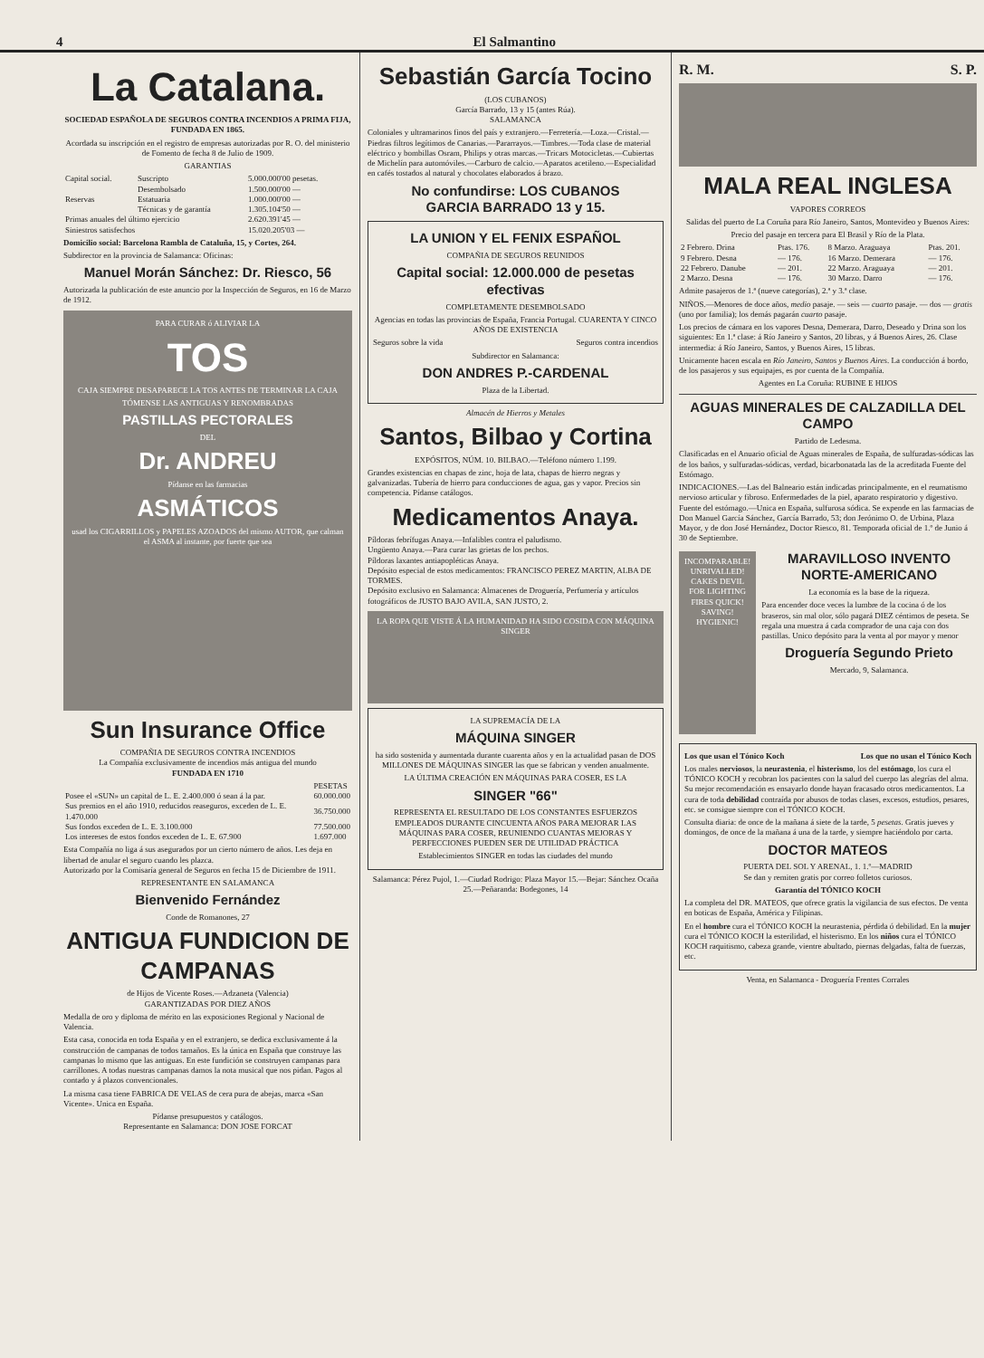4 El Salmantino
La Catalana.
SOCIEDAD ESPAÑOLA DE SEGUROS CONTRA INCENDIOS A PRIMA FIJA, FUNDADA EN 1865.
Acordada su inscripción en el registro de empresas autorizadas por R. O. del ministerio de Fomento de fecha 8 de Julio de 1909.
GARANTIAS
| Capital social. | Suscripto | 5.000.000'00 pesetas. |
| | Desembolsado | 1.500.000'00 — |
| Reservas | Estatuaria | 1.000.000'00 — |
| | Técnicas y de garantía | 1.305.104'50 — |
| Primas anuales del último ejercicio | | 2.620.391'45 — |
| Siniestros satisfechos | | 15.020.205'03 — |
Domicilio social: Barcelona Rambla de Cataluña, 15, y Cortes, 264.
Subdirector en la provincia de Salamanca: Oficinas:
Manuel Morán Sánchez: Dr. Riesco, 56
Autorizada la publicación de este anuncio por la Inspección de Seguros, en 16 de Marzo de 1912.
PARA CURAR ó ALIVIAR LA
TOS
CAJA SIEMPRE DESAPARECE LA TOS ANTES DE TERMINAR LA CAJA
TÓMENSE LAS ANTIGUAS Y RENOMBRADAS
PASTILLAS PECTORALES
DEL
Dr. ANDREU
Pídanse en las farmacias
ASMÁTICOS
usad los CIGARRILLOS y PAPELES AZOADOS del mismo AUTOR, que calman el ASMA al instante, por fuerte que sea
Sun Insurance Office
COMPAÑIA DE SEGUROS CONTRA INCENDIOS
La Compañía exclusivamente de incendios más antigua del mundo
FUNDADA EN 1710
| | PESETAS |
| Posee el «SUN» un capital de L. E. 2.400.000 ó sean á la par. | 60.000.000 |
| Sus premios en el año 1910, reducidos reaseguros, exceden de L. E. 1.470.000 | 36.750.000 |
| Sus fondos exceden de L. E. 3.100.000 | 77.500.000 |
| Los intereses de estos fondos exceden de L. E. 67.900 | 1.697.000 |
Esta Compañía no liga á sus asegurados por un cierto número de años. Les deja en libertad de anular el seguro cuando les plazca.
Autorizado por la Comisaría general de Seguros en fecha 15 de Diciembre de 1911.
REPRESENTANTE EN SALAMANCA
Bienvenido Fernández
Conde de Romanones, 27
ANTIGUA FUNDICION DE CAMPANAS
de Hijos de Vicente Roses.—Adzaneta (Valencia)
GARANTIZADAS POR DIEZ AÑOS
Medalla de oro y diploma de mérito en las exposiciones Regional y Nacional de Valencia.
Esta casa, conocida en toda España y en el extranjero, se dedica exclusivamente á la construcción de campanas de todos tamaños. Es la única en España que construye las campanas lo mismo que las antiguas. En este fundición se construyen campanas para carrillones. A todas nuestras campanas damos la nota musical que nos pidan. Pagos al contado y á plazos convencionales.
La misma casa tiene FABRICA DE VELAS de cera pura de abejas, marca «San Vicente». Unica en España.
Pídanse presupuestos y catálogos.
Representante en Salamanca: DON JOSE FORCAT
Sebastián García Tocino
(LOS CUBANOS)
García Barrado, 13 y 15 (antes Rúa).
SALAMANCA
Coloniales y ultramarinos finos del país y extranjero.—Ferretería.—Loza.—Cristal.—Piedras filtros legítimos de Canarias.—Pararrayos.—Timbres.—Toda clase de material eléctrico y bombillas Osram, Philips y otras marcas.—Tricars Motocicletas.—Cubiertas de Michelín para automóviles.—Carburo de calcio.—Aparatos acetileno.—Especialidad en cafés tostados al natural y chocolates elaborados á brazo.
No confundirse: LOS CUBANOS
GARCIA BARRADO 13 y 15.
LA UNION Y EL FENIX ESPAÑOL
COMPAÑIA DE SEGUROS REUNIDOS
Capital social: 12.000.000 de pesetas efectivas
COMPLETAMENTE DESEMBOLSADO
Agencias en todas las provincias de España, Francia Portugal. CUARENTA Y CINCO AÑOS DE EXISTENCIA
Seguros sobre la vida Seguros contra incendios
Subdirector en Salamanca:
DON ANDRES P.-CARDENAL
Plaza de la Libertad.
Almacén de Hierros y Metales
Santos, Bilbao y Cortina
EXPÓSITOS, NÚM. 10. BILBAO.—Teléfono número 1.199.
Grandes existencias en chapas de zinc, hoja de lata, chapas de hierro negras y galvanizadas. Tubería de hierro para conducciones de agua, gas y vapor. Precios sin competencia. Pídanse catálogos.
Medicamentos Anaya.
Píldoras febrífugas Anaya.—Infalibles contra el paludismo.
Ungüento Anaya.—Para curar las grietas de los pechos.
Píldoras laxantes antiapopléticas Anaya.
Depósito especial de estos medicamentos: FRANCISCO PEREZ MARTIN, ALBA DE TORMES.
Depósito exclusivo en Salamanca: Almacenes de Droguería, Perfumería y artículos fotográficos de JUSTO BAJO AVILA, SAN JUSTO, 2.
LA ROPA QUE VISTE Á LA HUMANIDAD HA SIDO COSIDA CON MÁQUINA SINGER
LA SUPREMACÍA DE LA
MÁQUINA SINGER
ha sido sostenida y aumentada durante cuarenta años y en la actualidad pasan de DOS MILLONES DE MÁQUINAS SINGER las que se fabrican y venden anualmente.
LA ÚLTIMA CREACIÓN EN MÁQUINAS PARA COSER, ES LA
SINGER "66"
REPRESENTA EL RESULTADO DE LOS CONSTANTES ESFUERZOS EMPLEADOS DURANTE CINCUENTA AÑOS PARA MEJORAR LAS MÁQUINAS PARA COSER, REUNIENDO CUANTAS MEJORAS Y PERFECCIONES PUEDEN SER DE UTILIDAD PRÁCTICA
Establecimientos SINGER en todas las ciudades del mundo
Salamanca: Pérez Pujol, 1.—Ciudad Rodrigo: Plaza Mayor 15.—Bejar: Sánchez Ocaña 25.—Peñaranda: Bodegones, 14
R. M. S. P.
MALA REAL INGLESA
VAPORES CORREOS
Salidas del puerto de La Coruña para Río Janeiro, Santos, Montevideo y Buenos Aires:
Precio del pasaje en tercera para El Brasil y Río de la Plata.
| 2 Febrero. Drina | Ptas. 176. | 8 Marzo. Araguaya | Ptas. 201. |
| 9 Febrero. Desna | — 176. | 16 Marzo. Demerara | — 176. |
| 22 Febrero. Danube | — 201. | 22 Marzo. Araguaya | — 201. |
| 2 Marzo. Desna | — 176. | 30 Marzo. Darro | — 176. |
Admite pasajeros de 1.ª (nueve categorías), 2.ª y 3.ª clase.
NIÑOS.—Menores de doce años, medio pasaje. — seis — cuarto pasaje. — dos — gratis (uno por familia); los demás pagarán cuarto pasaje.
Los precios de cámara en los vapores Desna, Demerara, Darro, Deseado y Drina son los siguientes: En 1.ª clase: á Río Janeiro y Santos, 20 libras, y á Buenos Aires, 26. Clase intermedia: á Río Janeiro, Santos, y Buenos Aires, 15 libras.
Unicamente hacen escala en Río Janeiro, Santos y Buenos Aires. La conducción á bordo, de los pasajeros y sus equipajes, es por cuenta de la Compañía.
Agentes en La Coruña: RUBINE E HIJOS
AGUAS MINERALES DE CALZADILLA DEL CAMPO
Partido de Ledesma.
Clasificadas en el Anuario oficial de Aguas minerales de España, de sulfuradas-sódicas las de los baños, y sulfuradas-sódicas, verdad, bicarbonatada las de la acreditada Fuente del Estómago.
INDICACIONES.—Las del Balneario están indicadas principalmente, en el reumatismo nervioso articular y fibroso. Enfermedades de la piel, aparato respiratorio y digestivo. Fuente del estómago.—Unica en España, sulfurosa sódica. Se expende en las farmacias de Don Manuel García Sánchez, García Barrado, 53; don Jerónimo O. de Urbina, Plaza Mayor, y de don José Hernández, Doctor Riesco, 81. Temporada oficial de 1.º de Junio á 30 de Septiembre.
INCOMPARABLE! UNRIVALLED! CAKES DEVIL FOR LIGHTING FIRES QUICK! SAVING! HYGIENIC!
MARAVILLOSO INVENTO NORTE-AMERICANO
La economía es la base de la riqueza.
Para encender doce veces la lumbre de la cocina ó de los braseros, sin mal olor, sólo pagará DIEZ céntimos de peseta. Se regala una muestra á cada comprador de una caja con dos pastillas. Unico depósito para la venta al por mayor y menor
Droguería Segundo Prieto
Mercado, 9, Salamanca.
Los que usan el Tónico Koch Los que no usan el Tónico Koch
Los males nerviosos, la neurastenia, el histerismo, los del estómago, los cura el TÓNICO KOCH y recobran los pacientes con la salud del cuerpo las alegrías del alma. Su mejor recomendación es ensayarlo donde hayan fracasado otros medicamentos. La cura de toda debilidad contraída por abusos de todas clases, excesos, estudios, pesares, etc. se consigue siempre con el TÓNICO KOCH.
Consulta diaria: de once de la mañana á siete de la tarde, 5 pesetas. Gratis jueves y domingos, de once de la mañana á una de la tarde, y siempre haciéndolo por carta.
DOCTOR MATEOS
PUERTA DEL SOL Y ARENAL, 1. 1.º—MADRID
Se dan y remiten gratis por correo folletos curiosos.
Garantía del TÓNICO KOCH
La completa del DR. MATEOS, que ofrece gratis la vigilancia de sus efectos. De venta en boticas de España, América y Filipinas.
En el hombre cura el TÓNICO KOCH la neurastenia, pérdida ó debilidad. En la mujer cura el TÓNICO KOCH la esterilidad, el histerismo. En los niños cura el TÓNICO KOCH raquitismo, cabeza grande, vientre abultado, piernas delgadas, falta de fuerzas, etc.
Venta, en Salamanca - Droguería Frentes Corrales